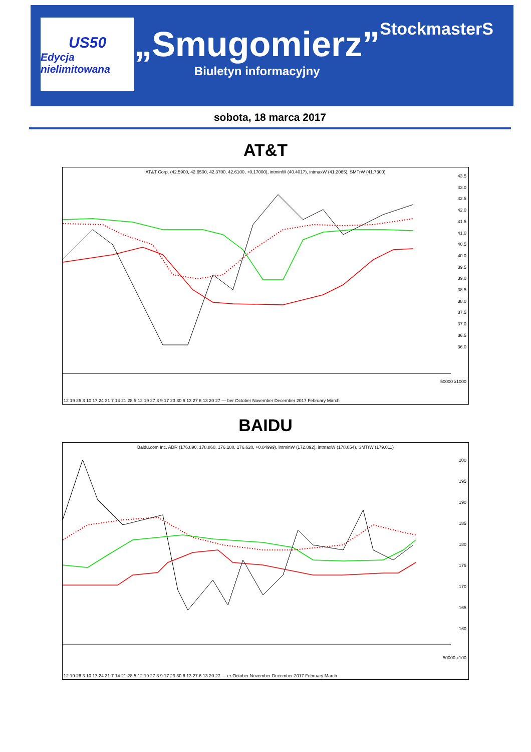US50
Edycja nielimitowana
„Smugomierz”
Biuletyn informacyjny
StockmasterS
sobota, 18 marca 2017
AT&T
AT&T Corp. (42.5900, 42.6500, 42.3700, 42.6100, +0.17000), intminW (40.4017), intmaxW (41.2065), SMTrW (41.7300)
43.5
43.0
42.5
42.0
41.5
41.0
40.5
40.0
39.5
39.0
38.5
38.0
37.5
37.0
36.5
36.0
50000 x1000
12 19 26 3 10 17 24 31 7 14 21 28 5 12 19 27 3 9 17 23 30 6 13 27 6 13 20 27 — ber October November December 2017 February March
BAIDU
Baidu.com Inc. ADR (176.890, 178.860, 176.180, 176.620, +0.04999), intminW (172.892), intmaxW (178.054), SMTrW (179.011)
200
195
190
185
180
175
170
165
160
50000 x100
12 19 26 3 10 17 24 31 7 14 21 28 5 12 19 27 3 9 17 23 30 6 13 27 6 13 20 27 — er October November December 2017 February March